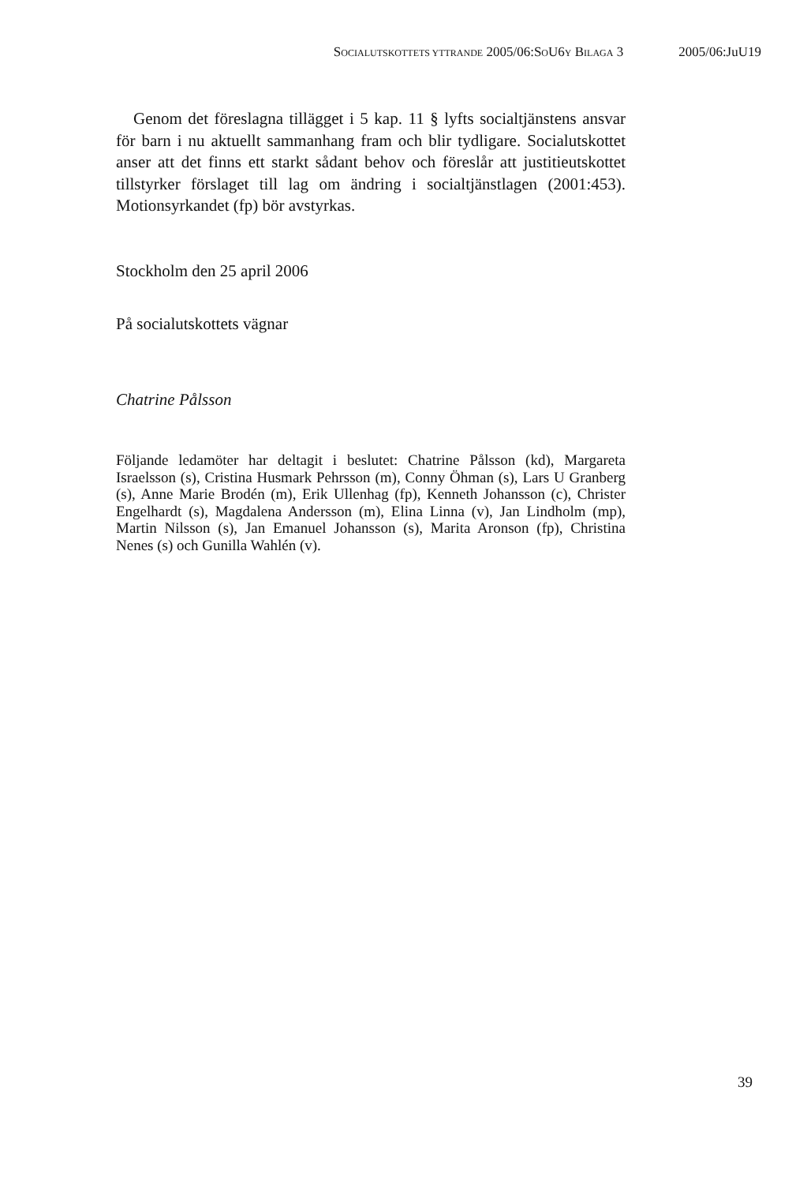SOCIALUTSKOTTETS YTTRANDE 2005/06:SOU6Y BILAGA 3 2005/06:JuU19
Genom det föreslagna tillägget i 5 kap. 11 § lyfts socialtjänstens ansvar för barn i nu aktuellt sammanhang fram och blir tydligare. Socialutskottet anser att det finns ett starkt sådant behov och föreslår att justitieutskottet tillstyrker förslaget till lag om ändring i socialtjänstlagen (2001:453). Motionsyrkandet (fp) bör avstyrkas.
Stockholm den 25 april 2006
På socialutskottets vägnar
Chatrine Pålsson
Följande ledamöter har deltagit i beslutet: Chatrine Pålsson (kd), Margareta Israelsson (s), Cristina Husmark Pehrsson (m), Conny Öhman (s), Lars U Granberg (s), Anne Marie Brodén (m), Erik Ullenhag (fp), Kenneth Johansson (c), Christer Engelhardt (s), Magdalena Andersson (m), Elina Linna (v), Jan Lindholm (mp), Martin Nilsson (s), Jan Emanuel Johansson (s), Marita Aronson (fp), Christina Nenes (s) och Gunilla Wahlén (v).
39